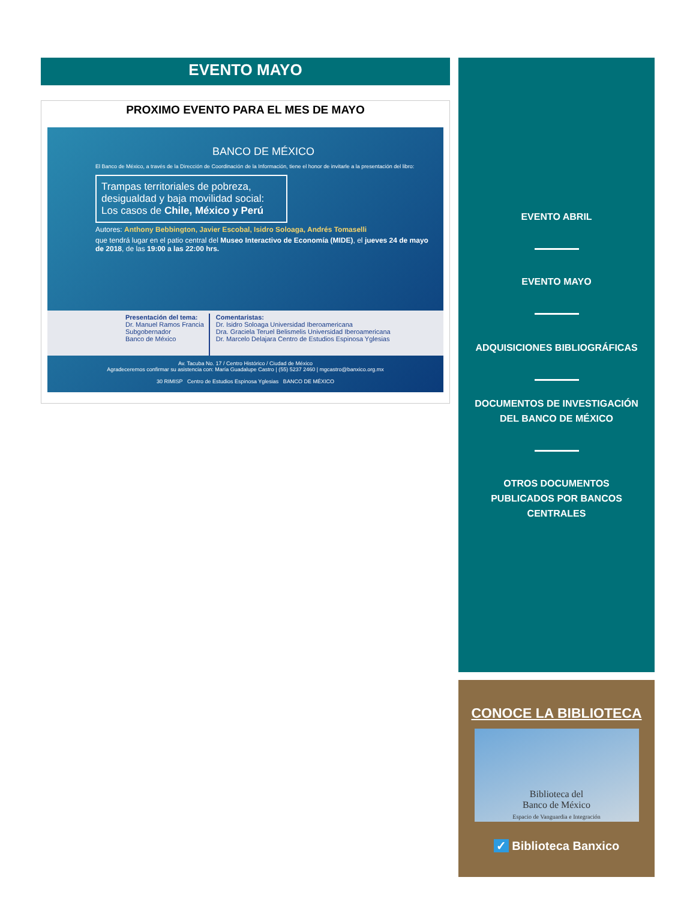EVENTO MAYO
PROXIMO EVENTO PARA EL MES DE MAYO
BANCO DE MÉXICO
El Banco de México, a través de la Dirección de Coordinación de la Información, tiene el honor de invitarle a la presentación del libro:
Trampas territoriales de pobreza, desigualdad y baja movilidad social: Los casos de Chile, México y Perú
Autores: Anthony Bebbington, Javier Escobal, Isidro Soloaga, Andrés Tomaselli
que tendrá lugar en el patio central del Museo Interactivo de Economía (MIDE), el jueves 24 de mayo de 2018, de las 19:00 a las 22:00 hrs.
Presentación del tema:
Dr. Manuel Ramos Francia
Subgobernador
Banco de México
Comentaristas:
Dr. Isidro Soloaga Universidad Iberoamericana
Dra. Graciela Teruel Belismelis Universidad Iberoamericana
Dr. Marcelo Delajara Centro de Estudios Espinosa Yglesias
Av. Tacuba No. 17 / Centro Histórico / Ciudad de México
Agradeceremos confirmar su asistencia con: María Guadalupe Castro | (55) 5237 2460 | mgcastro@banxico.org.mx
30 RIMISP Centro de Estudios Espinosa Yglesias BANCO DE MÉXICO
EVENTO ABRIL
EVENTO MAYO
ADQUISICIONES BIBLIOGRÁFICAS
DOCUMENTOS DE INVESTIGACIÓN
DEL BANCO DE MÉXICO
OTROS DOCUMENTOS
PUBLICADOS POR BANCOS
CENTRALES
CONOCE LA BIBLIOTECA
Biblioteca del
Banco de México
Espacio de Vanguardia e Integración
✓ Biblioteca Banxico